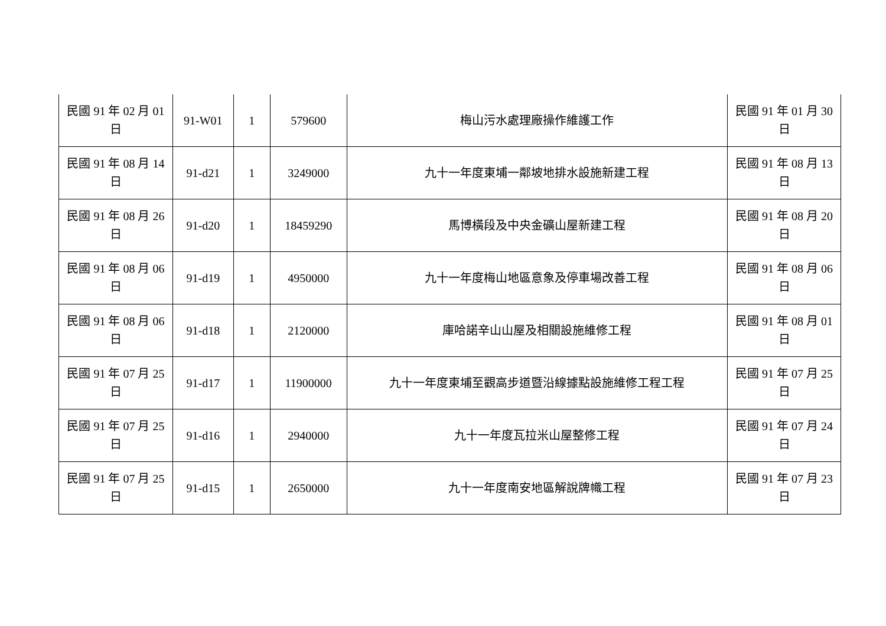| 民國 91 年 02 月 01 日 | 91-W01 | 1 | 579600 | 梅山污水處理廠操作維護工作 | 民國 91 年 01 月 30 日 |
| 民國 91 年 08 月 14 日 | 91-d21 | 1 | 3249000 | 九十一年度東埔一鄰坡地排水設施新建工程 | 民國 91 年 08 月 13 日 |
| 民國 91 年 08 月 26 日 | 91-d20 | 1 | 18459290 | 馬博橫段及中央金礦山屋新建工程 | 民國 91 年 08 月 20 日 |
| 民國 91 年 08 月 06 日 | 91-d19 | 1 | 4950000 | 九十一年度梅山地區意象及停車場改善工程 | 民國 91 年 08 月 06 日 |
| 民國 91 年 08 月 06 日 | 91-d18 | 1 | 2120000 | 庫哈諾辛山山屋及相關設施維修工程 | 民國 91 年 08 月 01 日 |
| 民國 91 年 07 月 25 日 | 91-d17 | 1 | 11900000 | 九十一年度東埔至觀高步道暨沿線據點設施維修工程工程 | 民國 91 年 07 月 25 日 |
| 民國 91 年 07 月 25 日 | 91-d16 | 1 | 2940000 | 九十一年度瓦拉米山屋整修工程 | 民國 91 年 07 月 24 日 |
| 民國 91 年 07 月 25 日 | 91-d15 | 1 | 2650000 | 九十一年度南安地區解說牌幟工程 | 民國 91 年 07 月 23 日 |